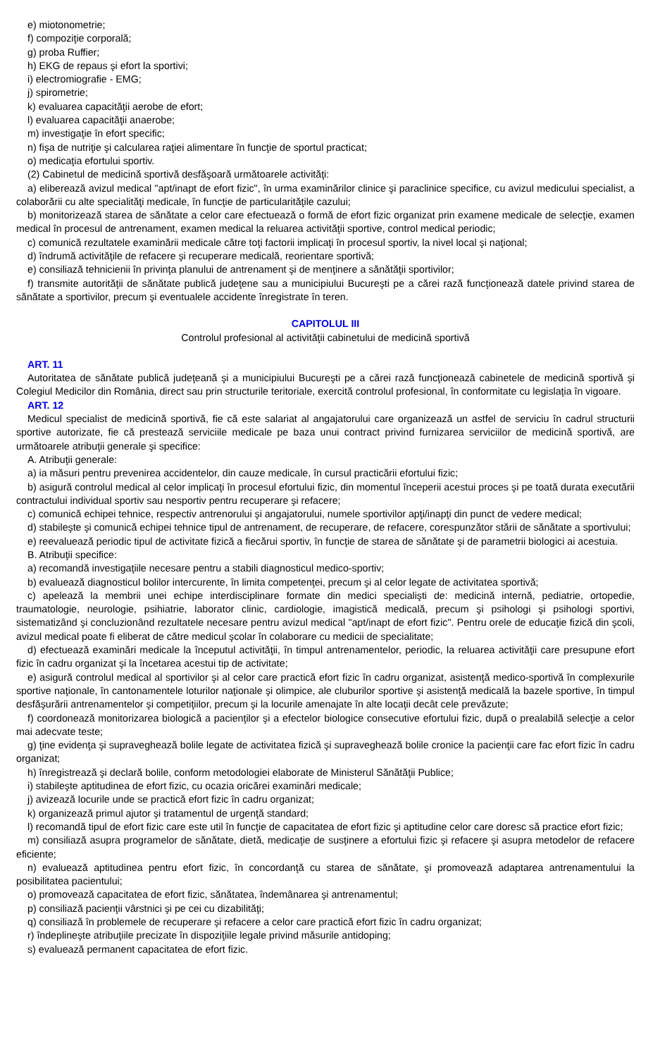e) miotonometrie;
f) compoziţie corporală;
g) proba Ruffier;
h) EKG de repaus şi efort la sportivi;
i) electromiografie - EMG;
j) spirometrie;
k) evaluarea capacităţii aerobe de efort;
l) evaluarea capacităţii anaerobe;
m) investigaţie în efort specific;
n) fişa de nutriţie şi calcularea raţiei alimentare în funcţie de sportul practicat;
o) medicaţia efortului sportiv.
(2) Cabinetul de medicină sportivă desfăşoară următoarele activităţi:
a) eliberează avizul medical "apt/inapt de efort fizic", în urma examinărilor clinice şi paraclinice specifice, cu avizul medicului specialist, a colaborării cu alte specialităţi medicale, în funcţie de particularităţile cazului;
b) monitorizează starea de sănătate a celor care efectuează o formă de efort fizic organizat prin examene medicale de selecţie, examen medical în procesul de antrenament, examen medical la reluarea activităţii sportive, control medical periodic;
c) comunică rezultatele examinării medicale către toţi factorii implicaţi în procesul sportiv, la nivel local şi naţional;
d) îndrumă activităţile de refacere şi recuperare medicală, reorientare sportivă;
e) consiliază tehnicienii în privinţa planului de antrenament şi de menţinere a sănătăţii sportivilor;
f) transmite autorităţii de sănătate publică judeţene sau a municipiului Bucureşti pe a cărei rază funcţionează datele privind starea de sănătate a sportivilor, precum şi eventualele accidente înregistrate în teren.
CAPITOLUL III
Controlul profesional al activităţii cabinetului de medicină sportivă
ART. 11
Autoritatea de sănătate publică judeţeană şi a municipiului Bucureşti pe a cărei rază funcţionează cabinetele de medicină sportivă şi Colegiul Medicilor din România, direct sau prin structurile teritoriale, exercită controlul profesional, în conformitate cu legislaţia în vigoare.
ART. 12
Medicul specialist de medicină sportivă, fie că este salariat al angajatorului care organizează un astfel de serviciu în cadrul structurii sportive autorizate, fie că prestează serviciile medicale pe baza unui contract privind furnizarea serviciilor de medicină sportivă, are următoarele atribuţii generale şi specifice:
A. Atribuţii generale:
a) ia măsuri pentru prevenirea accidentelor, din cauze medicale, în cursul practicării efortului fizic;
b) asigură controlul medical al celor implicaţi în procesul efortului fizic, din momentul începerii acestui proces şi pe toată durata executării contractului individual sportiv sau nesportiv pentru recuperare şi refacere;
c) comunică echipei tehnice, respectiv antrenorului şi angajatorului, numele sportivilor apţi/inapţi din punct de vedere medical;
d) stabileşte şi comunică echipei tehnice tipul de antrenament, de recuperare, de refacere, corespunzător stării de sănătate a sportivului;
e) reevaluează periodic tipul de activitate fizică a fiecărui sportiv, în funcţie de starea de sănătate şi de parametrii biologici ai acestuia.
B. Atribuţii specifice:
a) recomandă investigaţiile necesare pentru a stabili diagnosticul medico-sportiv;
b) evaluează diagnosticul bolilor intercurente, în limita competenţei, precum şi al celor legate de activitatea sportivă;
c) apelează la membrii unei echipe interdisciplinare formate din medici specialişti de: medicină internă, pediatrie, ortopedie, traumatologie, neurologie, psihiatrie, laborator clinic, cardiologie, imagistică medicală, precum şi psihologi şi psihologi sportivi, sistematizând şi concluzionând rezultatele necesare pentru avizul medical "apt/inapt de efort fizic". Pentru orele de educaţie fizică din şcoli, avizul medical poate fi eliberat de către medicul şcolar în colaborare cu medicii de specialitate;
d) efectuează examinări medicale la începutul activităţii, în timpul antrenamentelor, periodic, la reluarea activităţii care presupune efort fizic în cadru organizat şi la încetarea acestui tip de activitate;
e) asigură controlul medical al sportivilor şi al celor care practică efort fizic în cadru organizat, asistenţă medico-sportivă în complexurile sportive naţionale, în cantonamentele loturilor naţionale şi olimpice, ale cluburilor sportive şi asistenţă medicală la bazele sportive, în timpul desfăşurării antrenamentelor şi competiţiilor, precum şi la locurile amenajate în alte locaţii decât cele prevăzute;
f) coordonează monitorizarea biologică a pacienţilor şi a efectelor biologice consecutive efortului fizic, după o prealabilă selecţie a celor mai adecvate teste;
g) ţine evidenţa şi supraveghează bolile legate de activitatea fizică şi supraveghează bolile cronice la pacienţii care fac efort fizic în cadru organizat;
h) înregistrează şi declară bolile, conform metodologiei elaborate de Ministerul Sănătăţii Publice;
i) stabileşte aptitudinea de efort fizic, cu ocazia oricărei examinări medicale;
j) avizează locurile unde se practică efort fizic în cadru organizat;
k) organizează primul ajutor şi tratamentul de urgenţă standard;
l) recomandă tipul de efort fizic care este util în funcţie de capacitatea de efort fizic şi aptitudine celor care doresc să practice efort fizic;
m) consiliază asupra programelor de sănătate, dietă, medicaţie de susţinere a efortului fizic şi refacere şi asupra metodelor de refacere eficiente;
n) evaluează aptitudinea pentru efort fizic, în concordanţă cu starea de sănătate, şi promovează adaptarea antrenamentului la posibilitatea pacientului;
o) promovează capacitatea de efort fizic, sănătatea, îndemânarea şi antrenamentul;
p) consiliază pacienţii vârstnici şi pe cei cu dizabilităţi;
q) consiliază în problemele de recuperare şi refacere a celor care practică efort fizic în cadru organizat;
r) îndeplineşte atribuţiile precizate în dispoziţiile legale privind măsurile antidoping;
s) evaluează permanent capacitatea de efort fizic.